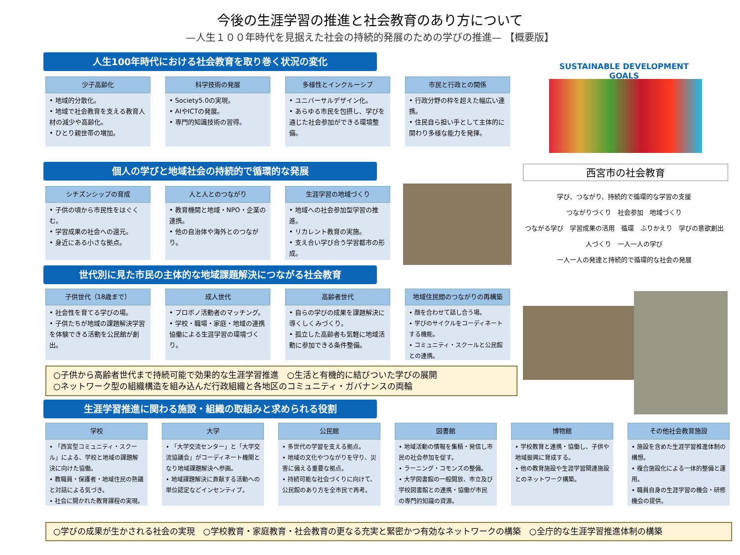今後の生涯学習の推進と社会教育のあり方について
—人生１００年時代を見据えた社会の持続的発展のための学びの推進— 【概要版】
人生100年時代における社会教育を取り巻く状況の変化
少子高齢化
• 地域的分散化。
• 地域で社会教育を支える教育人材の減少や高齢化。
• ひとり親世帯の増加。
科学技術の発展
• Society5.0の実現。
• AIやICTの発展。
• 専門的知識技術の習得。
多様性とインクルーシブ
• ユニバーサルデザイン化。
• あらゆる市民を包摂し、学びを通じた社会参加ができる環境整備。
市民と行政との関係
• 行政分野の枠を超えた幅広い連携。
• 住民自ら担い手として主体的に関わり多様な能力を発揮。
SUSTAINABLE DEVELOPMENT GOALS
個人の学びと地域社会の持続的で循環的な発展 西宮市の社会教育
シチズンシップの育成
• 子供の頃から市民性をはぐくむ。
• 学習成果の社会への還元。
• 身近にある小さな拠点。
人と人とのつながり
• 教育機関と地域・NPO・企業の連携。
• 他の自治体や海外とのつながり。
生涯学習の地域づくり
• 地域への社会参加型学習の推進。
• リカレント教育の実施。
• 支え合い学び合う学習都市の形成。
学び、つながり、持続的で循環的な学習の支援
つながりづくり　社会参加　地域づくり
つながる学び　学習成果の活用　循環　ふりかえり　学びの意欲創出
人づくり　一人一人の学び
一人一人の発達と持続的で循環的な社会の発展
世代別に見た市民の主体的な地域課題解決につながる社会教育
子供世代（18歳まで）
• 社会性を育てる学びの場。
• 子供たちが地域の課題解決学習を体験できる活動を公民館が創出。
成人世代
• プロボノ活動者のマッチング。
• 学校・職場・家庭・地域の連携協働による生涯学習の環境づくり。
高齢者世代
• 自らの学びの成果を課題解決に導くしくみづくり。
• 孤立した高齢者も気軽に地域活動に参加できる条件整備。
地域住民間のつながりの再構築
• 顔を合わせて話し合う場。
• 学びのサイクルをコーディネートする機能。
• コミュニティ・スクールと公民館との連携。
○子供から高齢者世代まで持続可能で効果的な生涯学習推進　○生活と有機的に結びついた学びの展開
○ネットワーク型の組織構造を組み込んだ行政組織と各地区のコミュニティ・ガバナンスの両輪
生涯学習推進に関わる施設・組織の取組みと求められる役割
学校
• 「西宮型コミュニティ・スクール」による、学校と地域の課題解決に向けた協働。
• 教職員・保護者・地域住民の熟議と対話による気づき。
• 社会に開かれた教育課程の実現。
大学
• 「大学交流センター」と「大学交流協議会」がコーディネート機関となり地域課題解決へ参画。
• 地域課題解決に貢献する活動への単位認定などインセンティブ。
公民館
• 多世代の学習を支える拠点。
• 地域の文化やつながりを守り、災害に備える重要な拠点。
• 持続可能な社会づくりに向けて、公民館のあり方を全市民で再考。
図書館
• 地域活動の情報を集積・発信し市民の社会参加を促す。
• ラーニング・コモンズの整備。
• 大学図書館の一般開放、市立及び学校図書館との連携・協働が市民の専門的知識の資源。
博物館
• 学校教育と連携・協働し、子供や地域振興に育成する。
• 他の教育施設や生涯学習関連施設とのネットワーク構築。
その他社会教育施設
• 施設を含めた生涯学習推進体制の構想。
• 複合施設化による一体的整備と運用。
• 職員自身の生涯学習の機会・研修機会の提供。
○学びの成果が生かされる社会の実現　○学校教育・家庭教育・社会教育の更なる充実と緊密かつ有効なネットワークの構築　○全庁的な生涯学習推進体制の構築